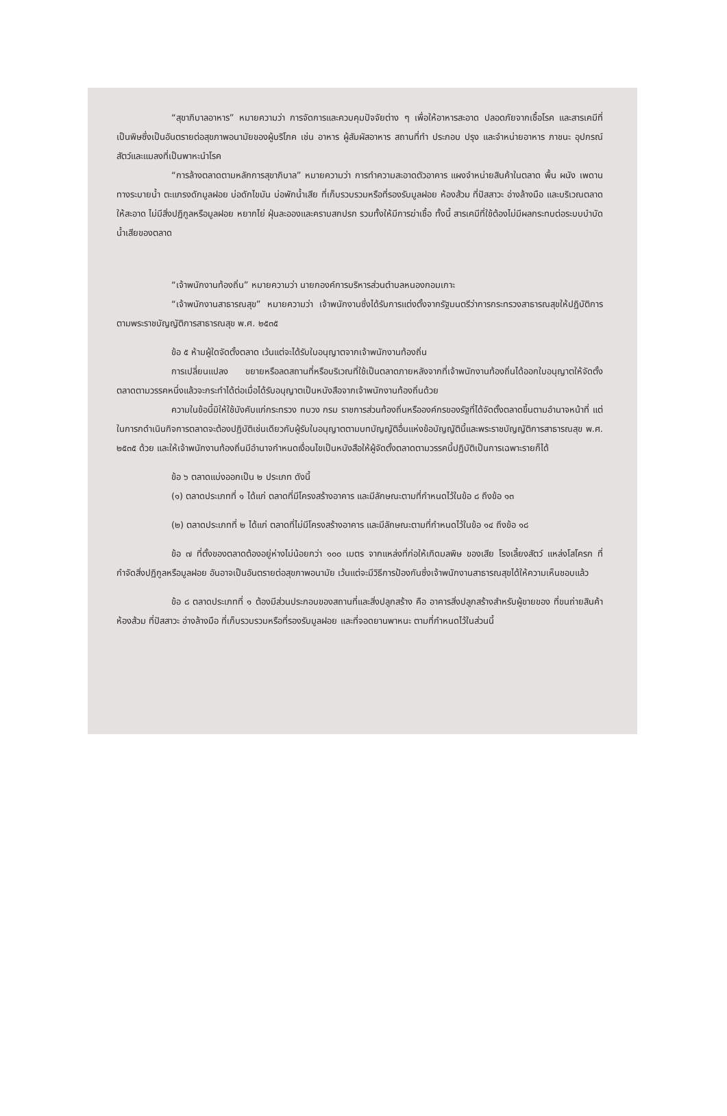“สุขาภิบาลอาหาร” หมายความว่า การจัดการและควบคุมปัจจัยต่าง ๆ เพื่อให้อาหารสะอาด ปลอดภัยจากเชื้อโรค และสารเคมีที่เป็นพิษซึ่งเป็นอันตรายต่อสุขภาพอนามัยของผู้บริโภค เช่น อาหาร ผู้สัมผัสอาหาร สถานที่ทำ ประกอบ ปรุง และจำหน่ายอาหาร ภาชนะ อุปกรณ์ สัตว์และแมลงที่เป็นพาหะนำโรค
“การล้างตลาดตามหลักการสุขาภิบาล” หมายความว่า การทำความสะอาดตัวอาคาร แผงจำหน่ายสินค้าในตลาด พื้น ผนัง เพดาน ทางระบายน้ำ ตะแกรงดักมูลฝอย บ่อดักไขมัน บ่อพักน้ำเสีย ที่เก็บรวบรวมหรือที่รองรับมูลฝอย ห้องส้วม ที่ปัสสาวะ อ่างล้างมือ และบริเวณตลาดให้สะอาด ไม่มีสิ่งปฏิกูลหรือมูลฝอย หยากไย่ ฝุ่นละอองและคราบสกปรก รวมทั้งให้มีการฆ่าเชื้อ ทั้งนี้ สารเคมีที่ใช้ต้องไม่มีผลกระทบต่อระบบบำบัดน้ำเสียของตลาด
“เจ้าพนักงานท้องถิ่น” หมายความว่า นายกองค์การบริหารส่วนตำบลหนองกอมเกาะ
“เจ้าพนักงานสาธารณสุข” หมายความว่า เจ้าพนักงานซึ่งได้รับการแต่งตั้งจากรัฐมนตรีว่าการกระทรวงสาธารณสุขให้ปฏิบัติการตามพระราชบัญญัติการสาธารณสุข พ.ศ. ๒๕๓๕
ข้อ ๕ ห้ามผู้ใดจัดตั้งตลาด เว้นแต่จะได้รับใบอนุญาตจากเจ้าพนักงานท้องถิ่น
การเปลี่ยนแปลง ขยายหรือลดสถานที่หรือบริเวณที่ใช้เป็นตลาดภายหลังจากที่เจ้าพนักงานท้องถิ่นได้ออกใบอนุญาตให้จัดตั้งตลาดตามวรรคหนึ่งแล้วจะกระทำได้ต่อเมื่อได้รับอนุญาตเป็นหนังสือจากเจ้าพนักงานท้องถิ่นด้วย
ความในข้อนี้มิให้ใช้บังคับแก่กระทรวง ทบวง กรม ราชการส่วนท้องถิ่นหรือองค์กรของรัฐที่ได้จัดตั้งตลาดขึ้นตามอำนาจหน้าที่ แต่ในการกดำเนินกิจการตลาดจะต้องปฏิบัติเช่นเดียวกับผู้รับใบอนุญาตตามบทบัญญัติอื่นแห่งข้อบัญญัตินี้และพระราชบัญญัติการสาธารณสุข พ.ศ. ๒๕๓๕ ด้วย และให้เจ้าพนักงานท้องถิ่นมีอำนาจกำหนดเงื่อนไขเป็นหนังสือให้ผู้จัดตั้งตลาดตามวรรคนี้ปฏิบัติเป็นการเฉพาะรายก็ได้
ข้อ ๖ ตลาดแบ่งออกเป็น ๒ ประเภท ดังนี้
(๑) ตลาดประเภทที่ ๑ ได้แก่ ตลาดที่มีโครงสร้างอาคาร และมีลักษณะตามที่กำหนดไว้ในข้อ ๘ ถึงข้อ ๑๓
(๒) ตลาดประเภทที่ ๒ ได้แก่ ตลาดที่ไม่มีโครงสร้างอาคาร และมีลักษณะตามที่กำหนดไว้ในข้อ ๑๔ ถึงข้อ ๑๘
ข้อ ๗ ที่ตั้งของตลาดต้องอยู่ห่างไม่น้อยกว่า ๑๐๐ เมตร จากแหล่งที่ก่อให้เกิดมลพิษ ของเสีย โรงเลี้ยงสัตว์ แหล่งโสโครก ที่กำจัดสิ่งปฏิกูลหรือมูลฝอย อันอาจเป็นอันตรายต่อสุขภาพอนามัย เว้นแต่จะมีวิธีการป้องกันซึ่งเจ้าพนักงานสาธารณสุขได้ให้ความเห็นชอบแล้ว
ข้อ ๘ ตลาดประเภทที่ ๑ ต้องมีส่วนประกอบของสถานที่และสิ่งปลูกสร้าง คือ อาคารสิ่งปลูกสร้างสำหรับผู้ขายของ ที่ขนถ่ายสินค้า ห้องส้วม ที่ปัสสาวะ อ่างล้างมือ ที่เก็บรวบรวมหรือที่รองรับมูลฝอย และที่จอดยานพาหนะ ตามที่กำหนดไว้ในส่วนนี้